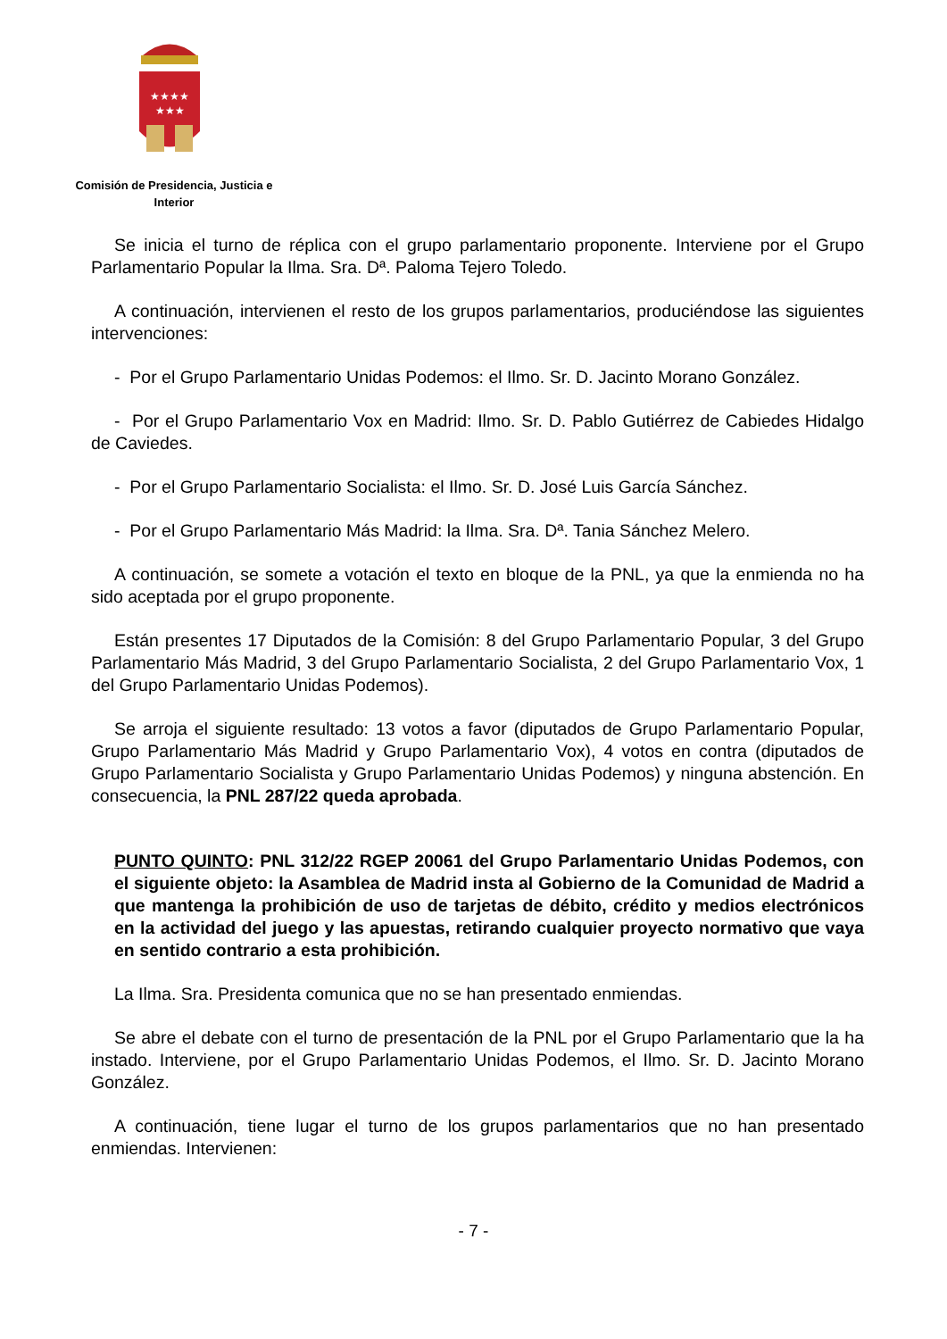★★★★
★★★
Comisión de Presidencia, Justicia e
Interior
Se inicia el turno de réplica con el grupo parlamentario proponente. Interviene por el Grupo Parlamentario Popular la Ilma. Sra. Dª. Paloma Tejero Toledo.
A continuación, intervienen el resto de los grupos parlamentarios, produciéndose las siguientes intervenciones:
- Por el Grupo Parlamentario Unidas Podemos: el Ilmo. Sr. D. Jacinto Morano González.
- Por el Grupo Parlamentario Vox en Madrid: Ilmo. Sr. D. Pablo Gutiérrez de Cabiedes Hidalgo de Caviedes.
- Por el Grupo Parlamentario Socialista: el Ilmo. Sr. D. José Luis García Sánchez.
- Por el Grupo Parlamentario Más Madrid: la Ilma. Sra. Dª. Tania Sánchez Melero.
A continuación, se somete a votación el texto en bloque de la PNL, ya que la enmienda no ha sido aceptada por el grupo proponente.
Están presentes 17 Diputados de la Comisión: 8 del Grupo Parlamentario Popular, 3 del Grupo Parlamentario Más Madrid, 3 del Grupo Parlamentario Socialista, 2 del Grupo Parlamentario Vox, 1 del Grupo Parlamentario Unidas Podemos).
Se arroja el siguiente resultado: 13 votos a favor (diputados de Grupo Parlamentario Popular, Grupo Parlamentario Más Madrid y Grupo Parlamentario Vox), 4 votos en contra (diputados de Grupo Parlamentario Socialista y Grupo Parlamentario Unidas Podemos) y ninguna abstención. En consecuencia, la PNL 287/22 queda aprobada.
PUNTO QUINTO: PNL 312/22 RGEP 20061 del Grupo Parlamentario Unidas Podemos, con el siguiente objeto: la Asamblea de Madrid insta al Gobierno de la Comunidad de Madrid a que mantenga la prohibición de uso de tarjetas de débito, crédito y medios electrónicos en la actividad del juego y las apuestas, retirando cualquier proyecto normativo que vaya en sentido contrario a esta prohibición.
La Ilma. Sra. Presidenta comunica que no se han presentado enmiendas.
Se abre el debate con el turno de presentación de la PNL por el Grupo Parlamentario que la ha instado. Interviene, por el Grupo Parlamentario Unidas Podemos, el Ilmo. Sr. D. Jacinto Morano González.
A continuación, tiene lugar el turno de los grupos parlamentarios que no han presentado enmiendas. Intervienen:
- 7 -